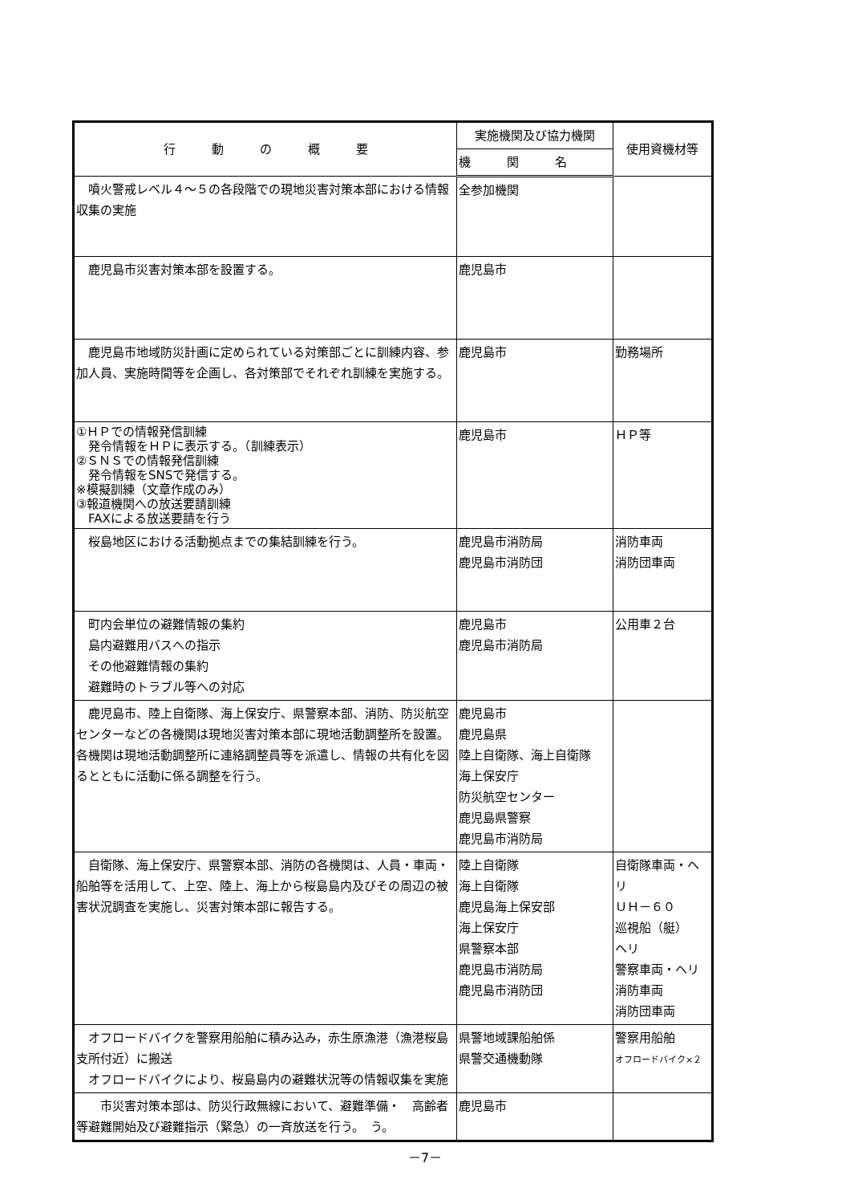| 行 動 の 概 要 | 実施機関及び協力機関 | 使用資機材等 |
| --- | --- | --- |
| | 機 関 名 | |
| 噴火警戒レベル４～５の各段階での現地災害対策本部における情報収集の実施 | 全参加機関 | |
| 鹿児島市災害対策本部を設置する。 | 鹿児島市 | |
| 鹿児島市地域防災計画に定められている対策部ごとに訓練内容、参加人員、実施時間等を企画し、各対策部でそれぞれ訓練を実施する。 | 鹿児島市 | 勤務場所 |
| ①ＨＰでの情報発信訓練 発令情報をＨＰに表示する。（訓練表示） ②ＳＮＳでの情報発信訓練 発令情報をSNSで発信する。 ※模擬訓練（文章作成のみ） ③報道機関への放送要請訓練 FAXによる放送要請を行う | 鹿児島市 | ＨＰ等 |
| 桜島地区における活動拠点までの集結訓練を行う。 | 鹿児島市消防局 鹿児島市消防団 | 消防車両 消防団車両 |
| 町内会単位の避難情報の集約 島内避難用バスへの指示 その他避難情報の集約 避難時のトラブル等への対応 | 鹿児島市 鹿児島市消防局 | 公用車２台 |
| 鹿児島市、陸上自衛隊、海上保安庁、県警察本部、消防、防災航空センターなどの各機関は現地災害対策本部に現地活動調整所を設置。各機関は現地活動調整所に連絡調整員等を派遣し、情報の共有化を図るとともに活動に係る調整を行う。 | 鹿児島市 鹿児島県 陸上自衛隊、海上自衛隊 海上保安庁 防災航空センター 鹿児島県警察 鹿児島市消防局 | |
| 自衛隊、海上保安庁、県警察本部、消防の各機関は、人員・車両・船舶等を活用して、上空、陸上、海上から桜島島内及びその周辺の被害状況調査を実施し、災害対策本部に報告する。 | 陸上自衛隊 海上自衛隊 鹿児島海上保安部 海上保安庁 県警察本部 鹿児島市消防局 鹿児島市消防団 | 自衛隊車両・ヘリ ＵＨ－６０ 巡視船（艇） ヘリ 警察車両・ヘリ 消防車両 消防団車両 |
| オフロードバイクを警察用船舶に積み込み，赤生原漁港（漁港桜島支所付近）に搬送 オフロードバイクにより、桜島島内の避難状況等の情報収集を実施 | 県警地域課船舶係 県警交通機動隊 | 警察用船舶 オフロードバイク×２ |
| 市災害対策本部は、防災行政無線において、避難準備・ 高齢者等避難開始及び避難指示（緊急）の一斉放送を行う。 う。 | 鹿児島市 | |
－7－